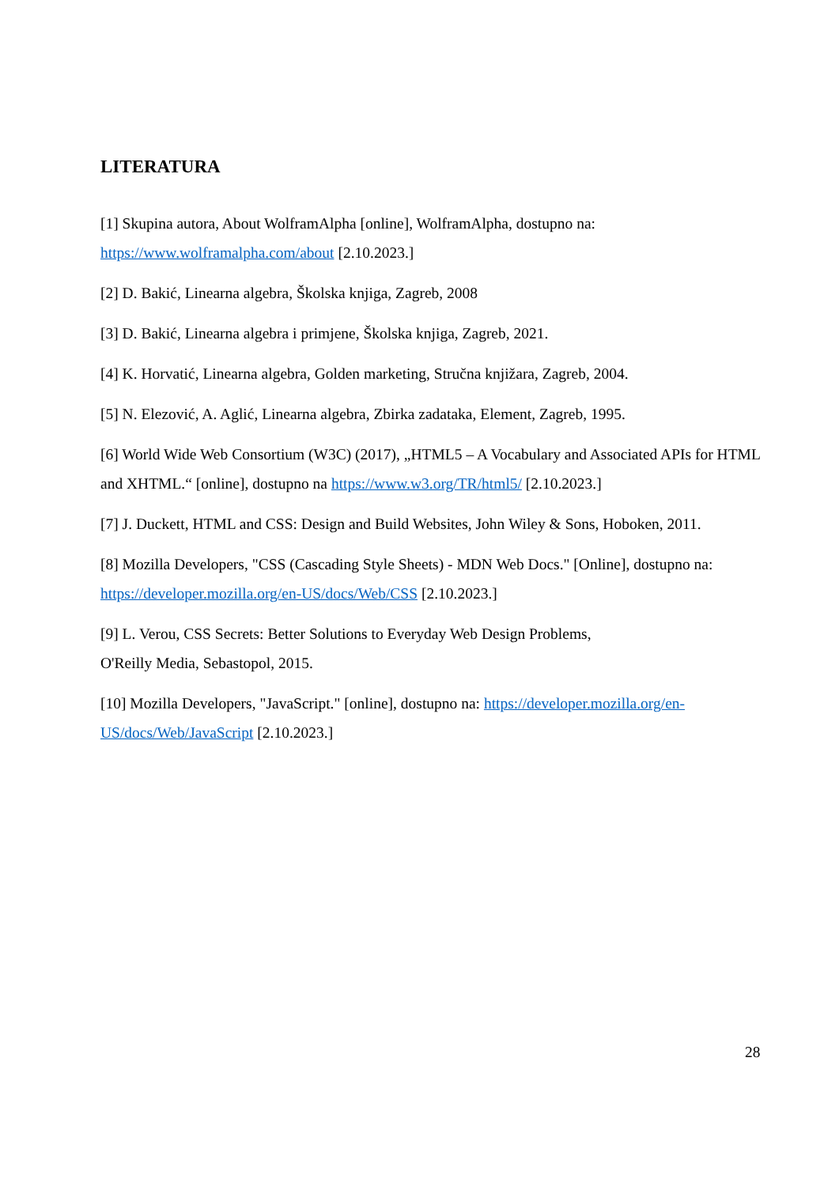LITERATURA
[1] Skupina autora, About WolframAlpha [online], WolframAlpha, dostupno na: https://www.wolframalpha.com/about [2.10.2023.]
[2] D. Bakić, Linearna algebra, Školska knjiga, Zagreb, 2008
[3] D. Bakić, Linearna algebra i primjene, Školska knjiga, Zagreb, 2021.
[4] K. Horvatić, Linearna algebra, Golden marketing, Stručna knjižara, Zagreb, 2004.
[5] N. Elezović, A. Aglić, Linearna algebra, Zbirka zadataka, Element, Zagreb, 1995.
[6] World Wide Web Consortium (W3C) (2017), „HTML5 – A Vocabulary and Associated APIs for HTML and XHTML.“ [online], dostupno na https://www.w3.org/TR/html5/ [2.10.2023.]
[7] J. Duckett, HTML and CSS: Design and Build Websites, John Wiley & Sons, Hoboken, 2011.
[8] Mozilla Developers, "CSS (Cascading Style Sheets) - MDN Web Docs." [Online], dostupno na: https://developer.mozilla.org/en-US/docs/Web/CSS [2.10.2023.]
[9] L. Verou, CSS Secrets: Better Solutions to Everyday Web Design Problems,
O'Reilly Media, Sebastopol, 2015.
[10] Mozilla Developers, "JavaScript." [online], dostupno na: https://developer.mozilla.org/en-US/docs/Web/JavaScript [2.10.2023.]
28